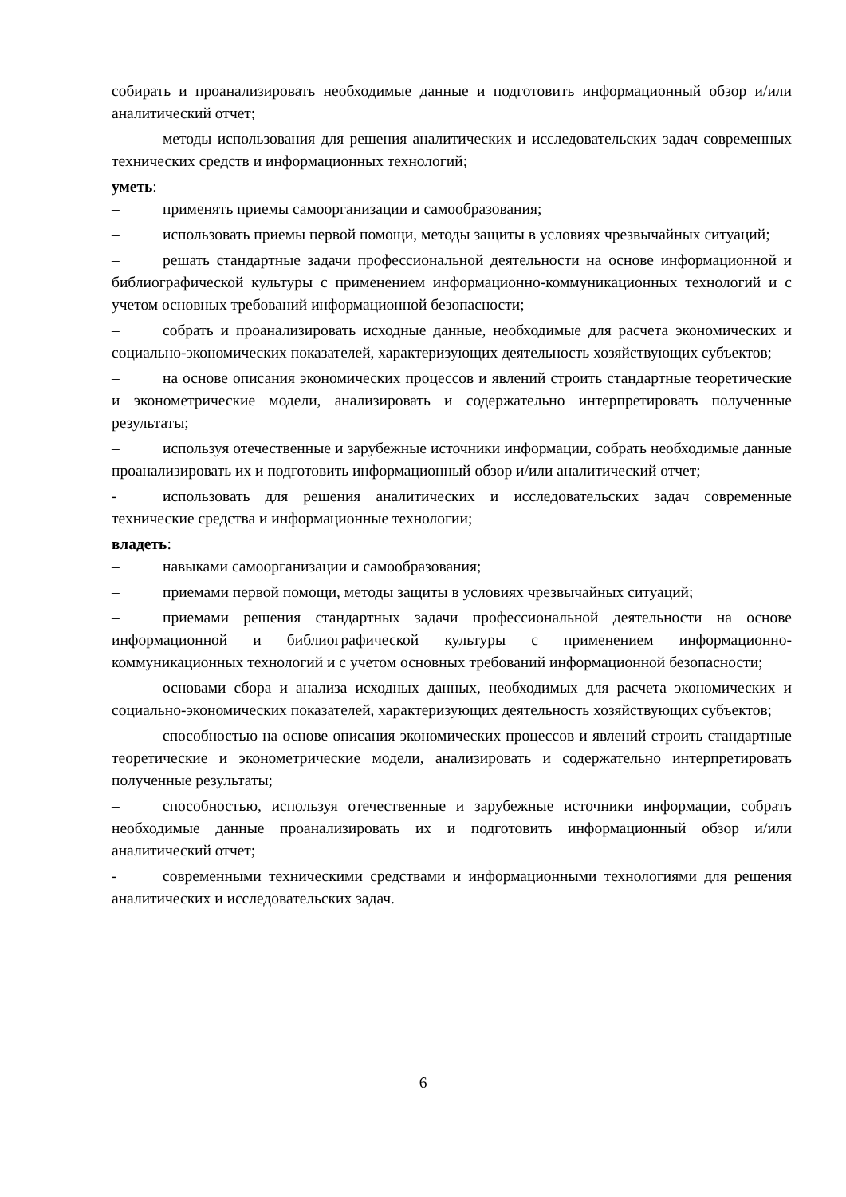собирать и проанализировать необходимые данные и подготовить информационный обзор и/или аналитический отчет;
– методы использования для решения аналитических и исследовательских задач современных технических средств и информационных технологий;
уметь:
– применять приемы самоорганизации и самообразования;
– использовать приемы первой помощи, методы защиты в условиях чрезвычайных ситуаций;
– решать стандартные задачи профессиональной деятельности на основе информационной и библиографической культуры с применением информационно-коммуникационных технологий и с учетом основных требований информационной безопасности;
– собрать и проанализировать исходные данные, необходимые для расчета экономических и социально-экономических показателей, характеризующих деятельность хозяйствующих субъектов;
– на основе описания экономических процессов и явлений строить стандартные теоретические и эконометрические модели, анализировать и содержательно интерпретировать полученные результаты;
– используя отечественные и зарубежные источники информации, собрать необходимые данные проанализировать их и подготовить информационный обзор и/или аналитический отчет;
- использовать для решения аналитических и исследовательских задач современные технические средства и информационные технологии;
владеть:
– навыками самоорганизации и самообразования;
– приемами первой помощи, методы защиты в условиях чрезвычайных ситуаций;
– приемами решения стандартных задачи профессиональной деятельности на основе информационной и библиографической культуры с применением информационно-коммуникационных технологий и с учетом основных требований информационной безопасности;
– основами сбора и анализа исходных данных, необходимых для расчета экономических и социально-экономических показателей, характеризующих деятельность хозяйствующих субъектов;
– способностью на основе описания экономических процессов и явлений строить стандартные теоретические и эконометрические модели, анализировать и содержательно интерпретировать полученные результаты;
– способностью, используя отечественные и зарубежные источники информации, собрать необходимые данные проанализировать их и подготовить информационный обзор и/или аналитический отчет;
- современными техническими средствами и информационными технологиями для решения аналитических и исследовательских задач.
6